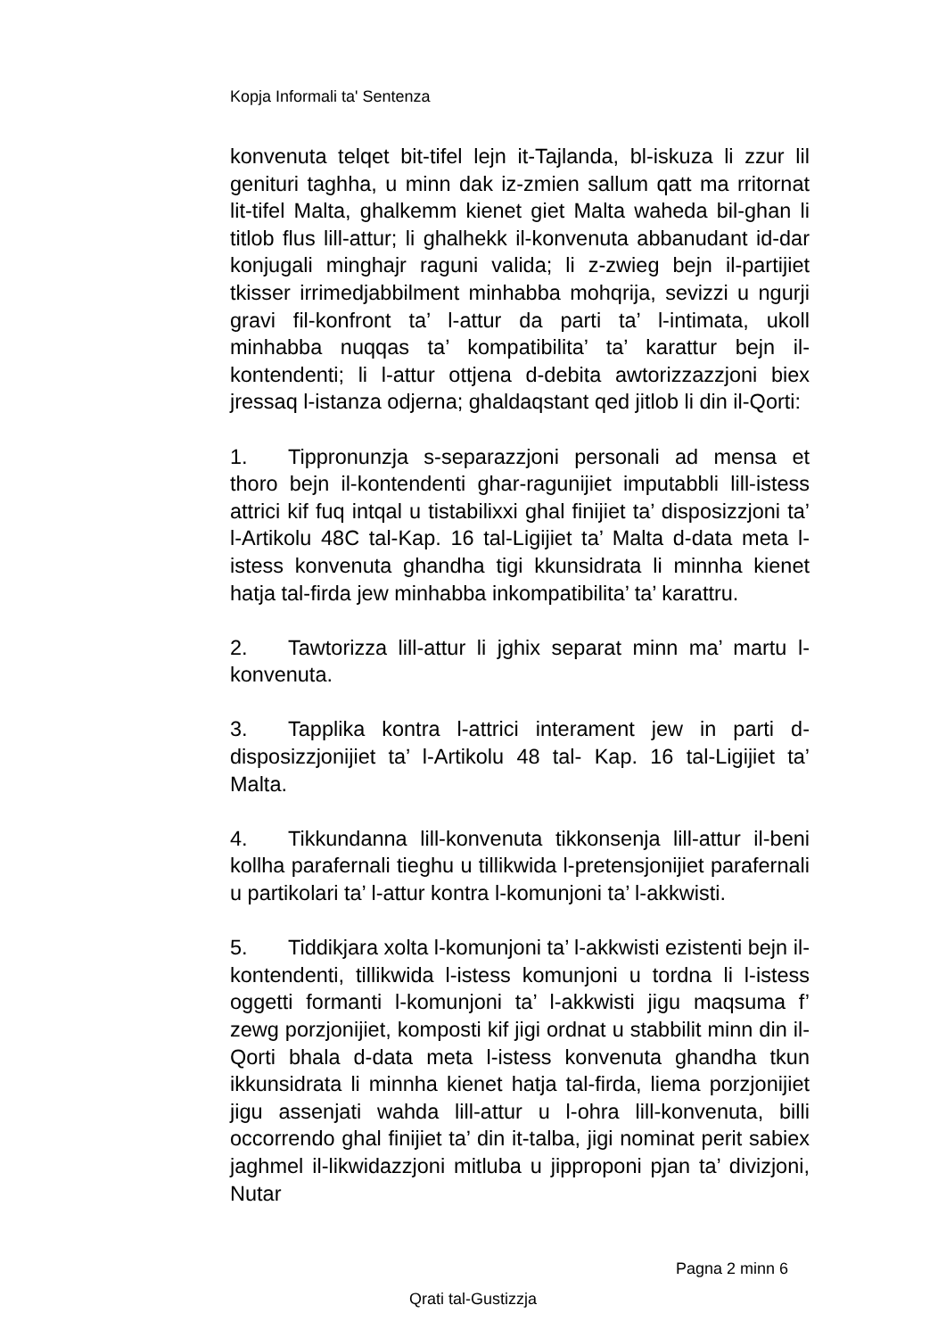Kopja Informali ta' Sentenza
konvenuta telqet bit-tifel lejn it-Tajlanda, bl-iskuza li zzur lil genituri taghha, u minn dak iz-zmien sallum qatt ma rritornat lit-tifel Malta, ghalkemm kienet giet Malta waheda bil-ghan li titlob flus lill-attur; li ghalhekk il-konvenuta abbanudant id-dar konjugali minghajr raguni valida; li z-zwieg bejn il-partijiet tkisser irrimedjabbilment minhabba mohqrija, sevizzi u ngurji gravi fil-konfront ta’ l-attur da parti ta’ l-intimata, ukoll minhabba nuqqas ta’ kompatibilita’ ta’ karattur bejn il-kontendenti; li l-attur ottjena d-debita awtorizzazzjoni biex jressaq l-istanza odjerna; ghaldaqstant qed jitlob li din il-Qorti:
1. Tippronunzja s-separazzjoni personali ad mensa et thoro bejn il-kontendenti ghar-ragunijiet imputabbli lill-istess attrici kif fuq intqal u tistabilixxi ghal finijiet ta’ disposizzjoni ta’ l-Artikolu 48C tal-Kap. 16 tal-Ligijiet ta’ Malta d-data meta l-istess konvenuta ghandha tigi kkunsidrata li minnha kienet hatja tal-firda jew minhabba inkompatibilita’ ta’ karattru.
2. Tawtorizza lill-attur li jghix separat minn ma’ martu l-konvenuta.
3. Tapplika kontra l-attrici interament jew in parti d-disposizzjonijiet ta’ l-Artikolu 48 tal- Kap. 16 tal-Ligijiet ta’ Malta.
4. Tikkundanna lill-konvenuta tikkonsenja lill-attur il-beni kollha parafernali tieghu u tillikwida l-pretensjonijiet parafernali u partikolari ta’ l-attur kontra l-komunjoni ta’ l-akkwisti.
5. Tiddikjara xolta l-komunjoni ta’ l-akkwisti ezistenti bejn il-kontendenti, tillikwida l-istess komunjoni u tordna li l-istess oggetti formanti l-komunjoni ta’ l-akkwisti jigu maqsuma f’ zewg porzjonijiet, komposti kif jigi ordnat u stabbilit minn din il-Qorti bhala d-data meta l-istess konvenuta ghandha tkun ikkunsidrata li minnha kienet hatja tal-firda, liema porzjonijiet jigu assenjati wahda lill-attur u l-ohra lill-konvenuta, billi occorrendo ghal finijiet ta’ din it-talba, jigi nominat perit sabiex jaghmel il-likwidazzjoni mitluba u jipproponi pjan ta’ divizjoni, Nutar
Pagna 2 minn 6
Qrati tal-Gustizzja